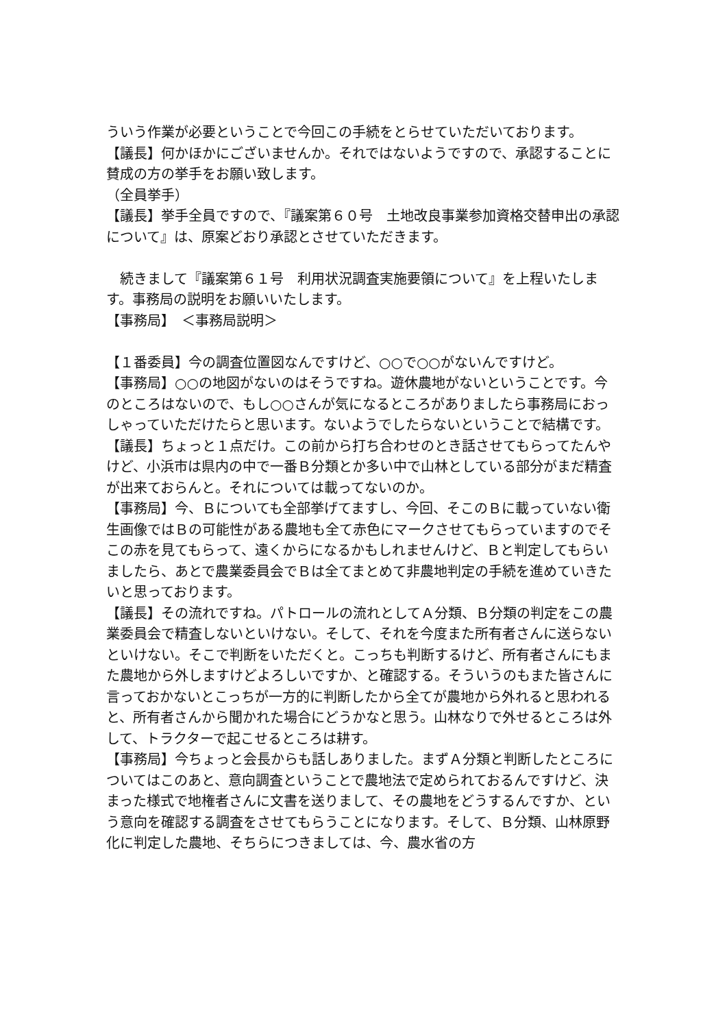ういう作業が必要ということで今回この手続をとらせていただいております。
【議長】何かほかにございませんか。それではないようですので、承認することに賛成の方の挙手をお願い致します。
（全員挙手）
【議長】挙手全員ですので、『議案第６０号　土地改良事業参加資格交替申出の承認について』は、原案どおり承認とさせていただきます。
　続きまして『議案第６１号　利用状況調査実施要領について』を上程いたします。事務局の説明をお願いいたします。
【事務局】　＜事務局説明＞
【１番委員】今の調査位置図なんですけど、○○で○○がないんですけど。
【事務局】○○の地図がないのはそうですね。遊休農地がないということです。今のところはないので、もし○○さんが気になるところがありましたら事務局におっしゃっていただけたらと思います。ないようでしたらないということで結構です。
【議長】ちょっと１点だけ。この前から打ち合わせのとき話させてもらってたんやけど、小浜市は県内の中で一番Ｂ分類とか多い中で山林としている部分がまだ精査が出来ておらんと。それについては載ってないのか。
【事務局】今、Ｂについても全部挙げてますし、今回、そこのＢに載っていない衛生画像ではＢの可能性がある農地も全て赤色にマークさせてもらっていますのでそこの赤を見てもらって、遠くからになるかもしれませんけど、Ｂと判定してもらいましたら、あとで農業委員会でＢは全てまとめて非農地判定の手続を進めていきたいと思っております。
【議長】その流れですね。パトロールの流れとしてＡ分類、Ｂ分類の判定をこの農業委員会で精査しないといけない。そして、それを今度また所有者さんに送らないといけない。そこで判断をいただくと。こっちも判断するけど、所有者さんにもまた農地から外しますけどよろしいですか、と確認する。そういうのもまた皆さんに言っておかないとこっちが一方的に判断したから全てが農地から外れると思われると、所有者さんから聞かれた場合にどうかなと思う。山林なりで外せるところは外して、トラクターで起こせるところは耕す。
【事務局】今ちょっと会長からも話しありました。まずＡ分類と判断したところについてはこのあと、意向調査ということで農地法で定められておるんですけど、決まった様式で地権者さんに文書を送りまして、その農地をどうするんですか、という意向を確認する調査をさせてもらうことになります。そして、Ｂ分類、山林原野化に判定した農地、そちらにつきましては、今、農水省の方